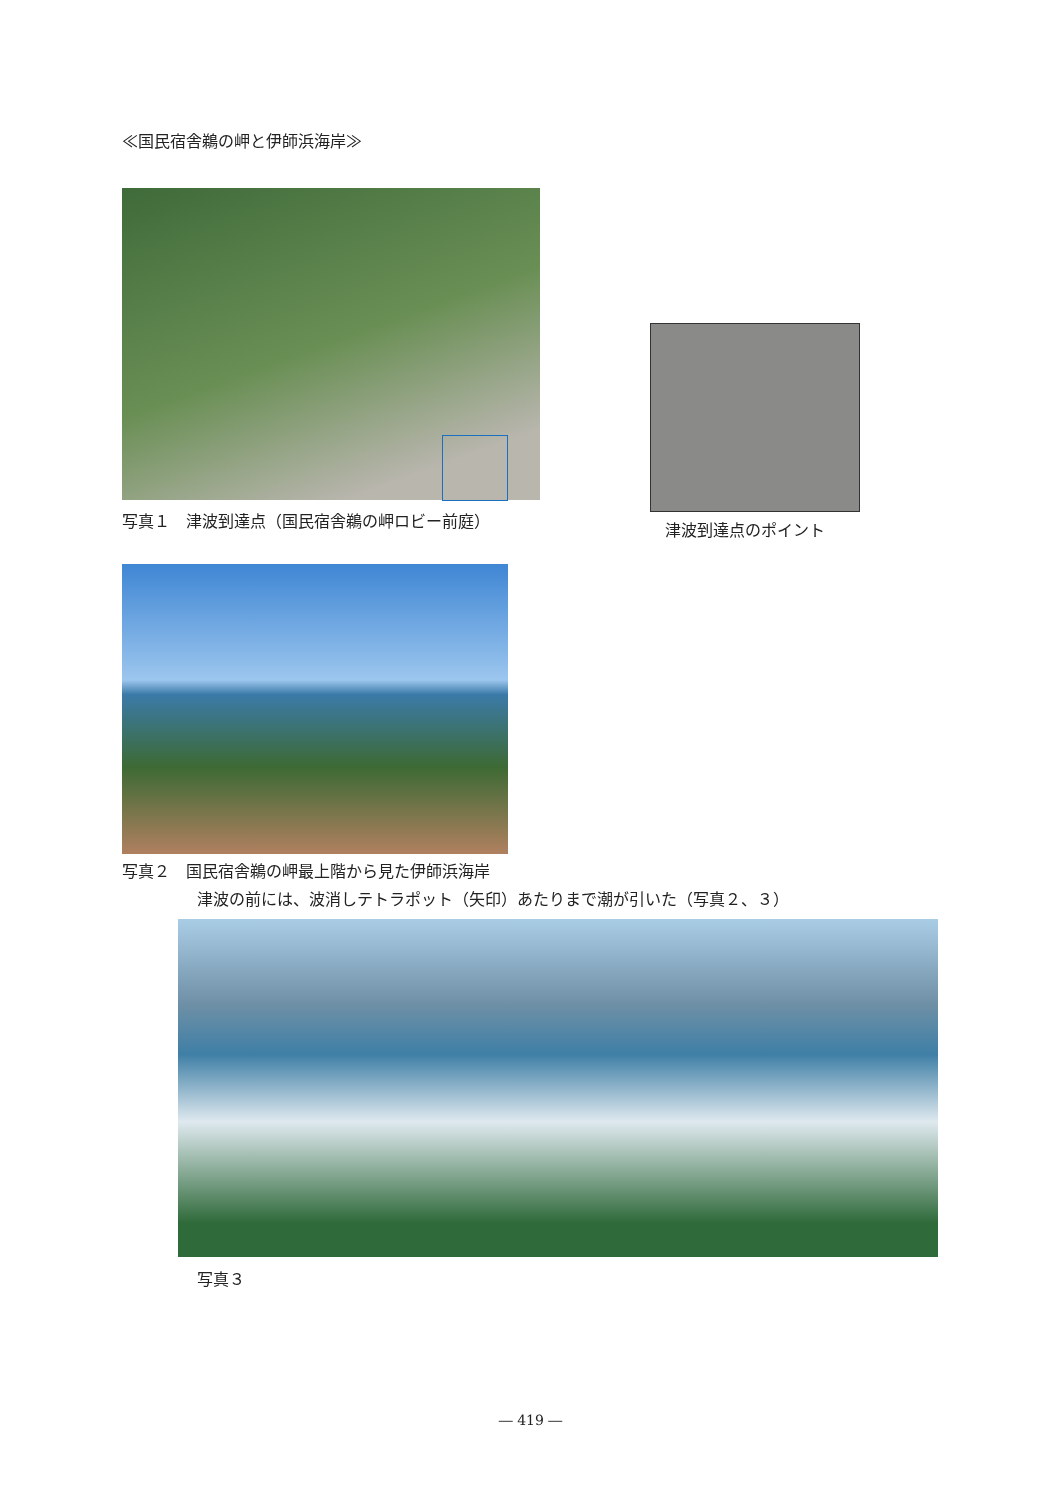≪国民宿舎鵜の岬と伊師浜海岸≫
写真１　津波到達点（国民宿舎鵜の岬ロビー前庭）
津波到達点のポイント
写真２　国民宿舎鵜の岬最上階から見た伊師浜海岸
津波の前には、波消しテトラポット（矢印）あたりまで潮が引いた（写真２、３）
写真３
― 419 ―